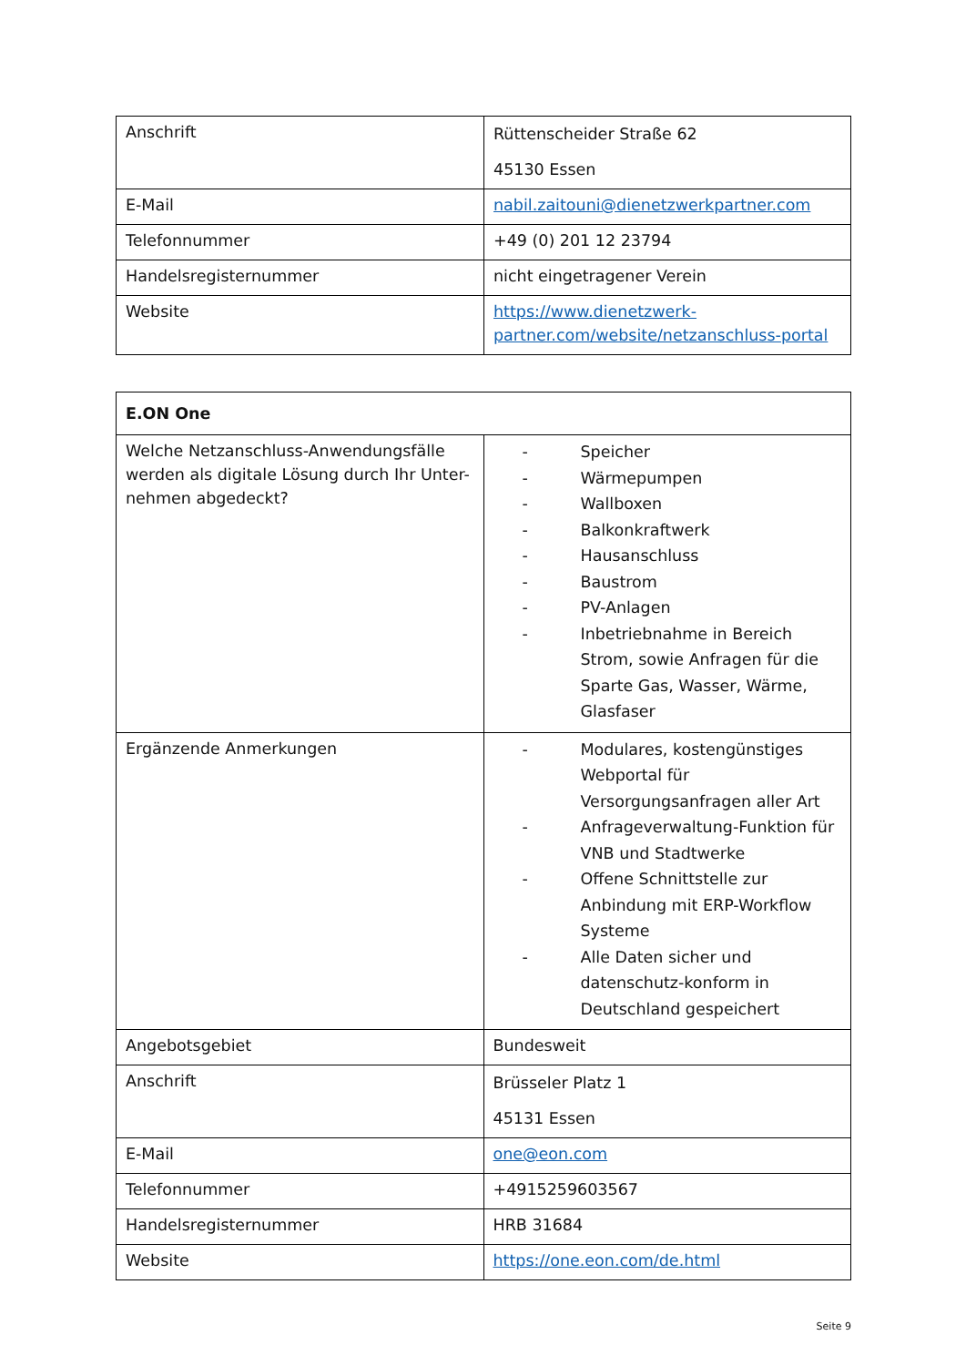| Anschrift | Rüttenscheider Straße 62 45130 Essen |
| E-Mail | nabil.zaitouni@dienetzwerkpartner.com |
| Telefonnummer | +49 (0) 201 12 23794 |
| Handelsregisternummer | nicht eingetragener Verein |
| Website | https://www.dienetzwerk-partner.com/website/netzanschluss-portal |
| E.ON One | |
| Welche Netzanschluss-Anwendungsfälle werden als digitale Lösung durch Ihr Unter-nehmen abgedeckt? | - Speicher - Wärmepumpen - Wallboxen - Balkonkraftwerk - Hausanschluss - Baustrom - PV-Anlagen - Inbetriebnahme in Bereich Strom, sowie Anfragen für die Sparte Gas, Wasser, Wärme, Glasfaser |
| Ergänzende Anmerkungen | - Modulares, kostengünstiges Webportal für Versorgungsanfragen aller Art - Anfrageverwaltung-Funktion für VNB und Stadtwerke - Offene Schnittstelle zur Anbindung mit ERP-Workflow Systeme - Alle Daten sicher und datenschutz-konform in Deutschland gespeichert |
| Angebotsgebiet | Bundesweit |
| Anschrift | Brüsseler Platz 1 45131 Essen |
| E-Mail | one@eon.com |
| Telefonnummer | +4915259603567 |
| Handelsregisternummer | HRB 31684 |
| Website | https://one.eon.com/de.html |
Seite 9